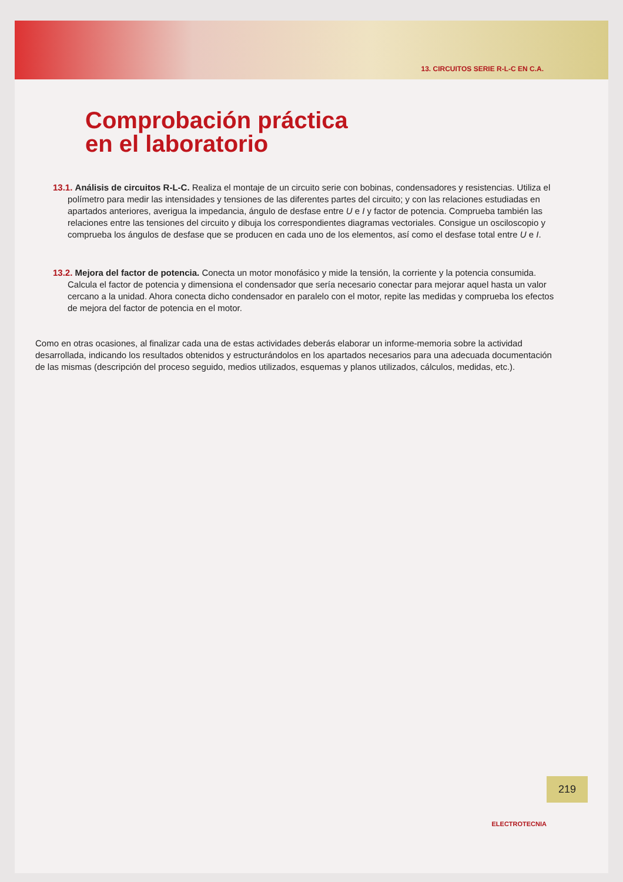13. CIRCUITOS SERIE R-L-C EN C.A.
Comprobación práctica
en el laboratorio
13.1. Análisis de circuitos R-L-C. Realiza el montaje de un circuito serie con bobinas, condensadores y resistencias. Utiliza el polímetro para medir las intensidades y tensiones de las diferentes partes del circuito; y con las relaciones estudiadas en apartados anteriores, averigua la impedancia, ángulo de desfase entre U e I y factor de potencia. Comprueba también las relaciones entre las tensiones del circuito y dibuja los correspondientes diagramas vectoriales. Consigue un osciloscopio y comprueba los ángulos de desfase que se producen en cada uno de los elementos, así como el desfase total entre U e I.
13.2. Mejora del factor de potencia. Conecta un motor monofásico y mide la tensión, la corriente y la potencia consumida. Calcula el factor de potencia y dimensiona el condensador que sería necesario conectar para mejorar aquel hasta un valor cercano a la unidad. Ahora conecta dicho condensador en paralelo con el motor, repite las medidas y comprueba los efectos de mejora del factor de potencia en el motor.
Como en otras ocasiones, al finalizar cada una de estas actividades deberás elaborar un informe-memoria sobre la actividad desarrollada, indicando los resultados obtenidos y estructurándolos en los apartados necesarios para una adecuada documentación de las mismas (descripción del proceso seguido, medios utilizados, esquemas y planos utilizados, cálculos, medidas, etc.).
219
ELECTROTECNIA